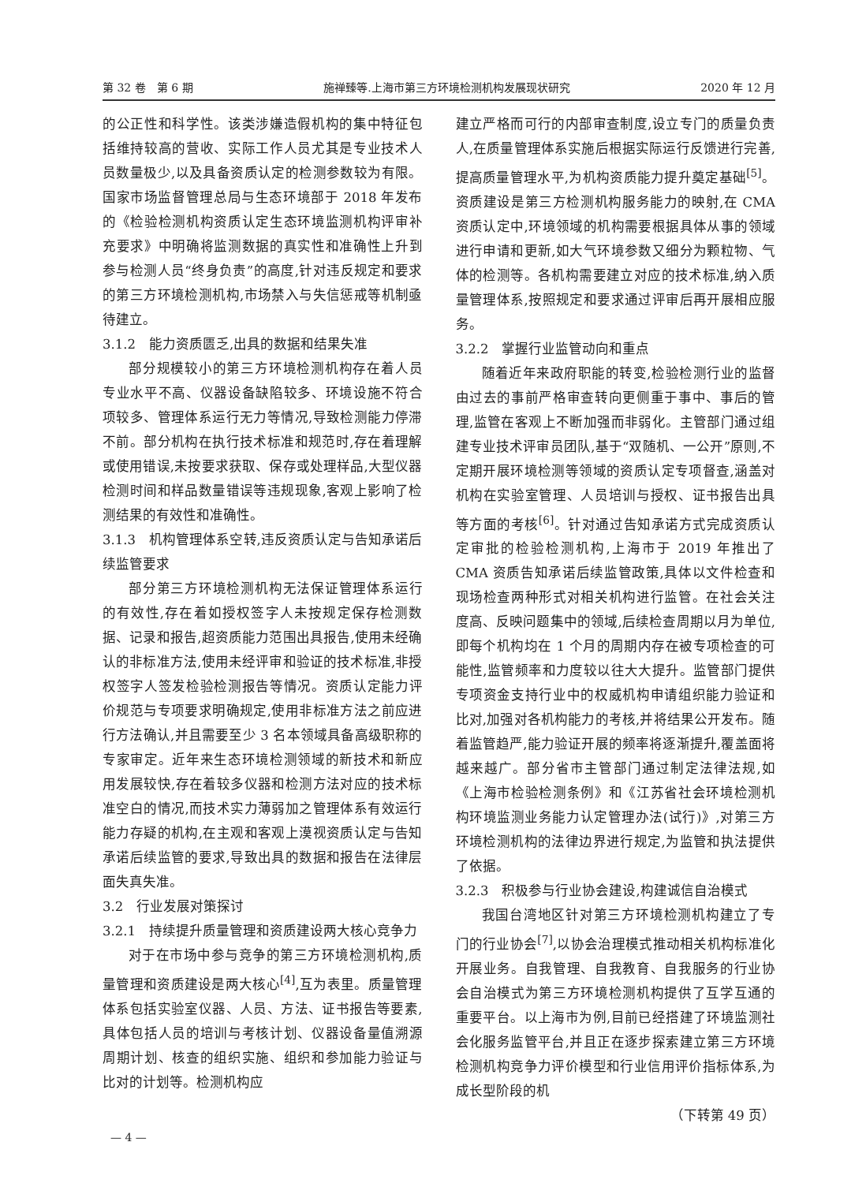第 32 卷　第 6 期 施禅臻等.上海市第三方环境检测机构发展现状研究 2020 年 12 月
的公正性和科学性。该类涉嫌造假机构的集中特征包括维持较高的营收、实际工作人员尤其是专业技术人员数量极少,以及具备资质认定的检测参数较为有限。国家市场监督管理总局与生态环境部于 2018 年发布的《检验检测机构资质认定生态环境监测机构评审补充要求》中明确将监测数据的真实性和准确性上升到参与检测人员“终身负责”的高度,针对违反规定和要求的第三方环境检测机构,市场禁入与失信惩戒等机制亟待建立。
3.1.2　能力资质匮乏,出具的数据和结果失准
部分规模较小的第三方环境检测机构存在着人员专业水平不高、仪器设备缺陷较多、环境设施不符合项较多、管理体系运行无力等情况,导致检测能力停滞不前。部分机构在执行技术标准和规范时,存在着理解或使用错误,未按要求获取、保存或处理样品,大型仪器检测时间和样品数量错误等违规现象,客观上影响了检测结果的有效性和准确性。
3.1.3　机构管理体系空转,违反资质认定与告知承诺后续监管要求
部分第三方环境检测机构无法保证管理体系运行的有效性,存在着如授权签字人未按规定保存检测数据、记录和报告,超资质能力范围出具报告,使用未经确认的非标准方法,使用未经评审和验证的技术标准,非授权签字人签发检验检测报告等情况。资质认定能力评价规范与专项要求明确规定,使用非标准方法之前应进行方法确认,并且需要至少 3 名本领域具备高级职称的专家审定。近年来生态环境检测领域的新技术和新应用发展较快,存在着较多仪器和检测方法对应的技术标准空白的情况,而技术实力薄弱加之管理体系有效运行能力存疑的机构,在主观和客观上漠视资质认定与告知承诺后续监管的要求,导致出具的数据和报告在法律层面失真失准。
3.2　行业发展对策探讨
3.2.1　持续提升质量管理和资质建设两大核心竞争力
对于在市场中参与竞争的第三方环境检测机构,质量管理和资质建设是两大核心<sup>[4]</sup>,互为表里。质量管理体系包括实验室仪器、人员、方法、证书报告等要素,具体包括人员的培训与考核计划、仪器设备量值溯源周期计划、核查的组织实施、组织和参加能力验证与比对的计划等。检测机构应
建立严格而可行的内部审查制度,设立专门的质量负责人,在质量管理体系实施后根据实际运行反馈进行完善,提高质量管理水平,为机构资质能力提升奠定基础<sup>[5]</sup>。资质建设是第三方检测机构服务能力的映射,在 CMA 资质认定中,环境领域的机构需要根据具体从事的领域进行申请和更新,如大气环境参数又细分为颗粒物、气体的检测等。各机构需要建立对应的技术标准,纳入质量管理体系,按照规定和要求通过评审后再开展相应服务。
3.2.2　掌握行业监管动向和重点
随着近年来政府职能的转变,检验检测行业的监督由过去的事前严格审查转向更侧重于事中、事后的管理,监管在客观上不断加强而非弱化。主管部门通过组建专业技术评审员团队,基于“双随机、一公开”原则,不定期开展环境检测等领域的资质认定专项督查,涵盖对机构在实验室管理、人员培训与授权、证书报告出具等方面的考核<sup>[6]</sup>。针对通过告知承诺方式完成资质认定审批的检验检测机构,上海市于 2019 年推出了 CMA 资质告知承诺后续监管政策,具体以文件检查和现场检查两种形式对相关机构进行监管。在社会关注度高、反映问题集中的领域,后续检查周期以月为单位,即每个机构均在 1 个月的周期内存在被专项检查的可能性,监管频率和力度较以往大大提升。监管部门提供专项资金支持行业中的权威机构申请组织能力验证和比对,加强对各机构能力的考核,并将结果公开发布。随着监管趋严,能力验证开展的频率将逐渐提升,覆盖面将越来越广。部分省市主管部门通过制定法律法规,如《上海市检验检测条例》和《江苏省社会环境检测机构环境监测业务能力认定管理办法(试行)》,对第三方环境检测机构的法律边界进行规定,为监管和执法提供了依据。
3.2.3　积极参与行业协会建设,构建诚信自治模式
我国台湾地区针对第三方环境检测机构建立了专门的行业协会<sup>[7]</sup>,以协会治理模式推动相关机构标准化开展业务。自我管理、自我教育、自我服务的行业协会自治模式为第三方环境检测机构提供了互学互通的重要平台。以上海市为例,目前已经搭建了环境监测社会化服务监管平台,并且正在逐步探索建立第三方环境检测机构竞争力评价模型和行业信用评价指标体系,为成长型阶段的机
（下转第 49 页）
— 4 —